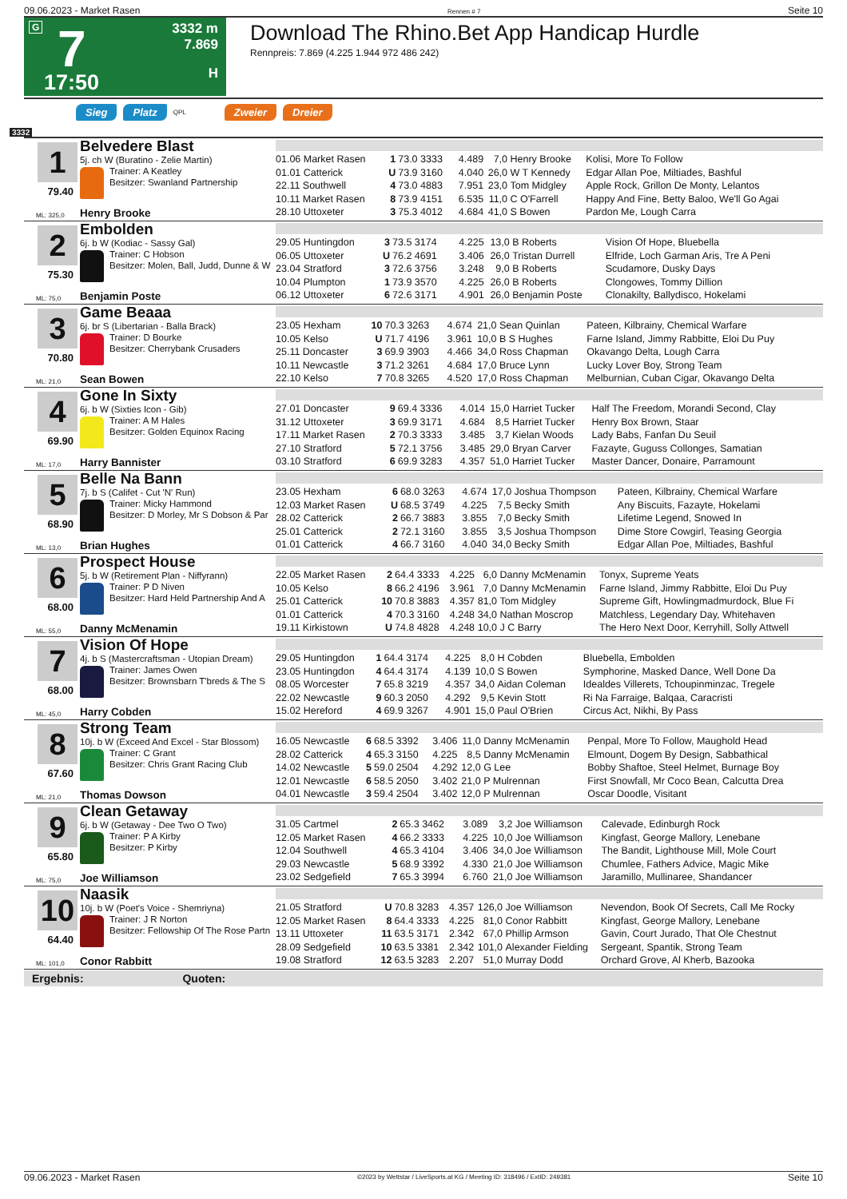09.06.2023 - Market Rasen Rennen # 7 Seite 10
G 7
17:50
3332 m
7.869
H
Download The Rhino.Bet App Handicap Hurdle
Rennpreis: 7.869 (4.225 1.944 972 486 242)
Sieg Platz QPL Zweier Dreier
3332
1
79.40
ML: 325,0
Belvedere Blast
5j. ch W (Buratino - Zelie Martin)
Trainer: A Keatley
Besitzer: Swanland Partnership
Henry Brooke
| 01.06 Market Rasen | 1 | 73.0 3333 | 4.489 | 7,0 | Henry Brooke | Kolisi, More To Follow |
| 01.01 Catterick | U | 73.9 3160 | 4.040 | 26,0 | W T Kennedy | Edgar Allan Poe, Miltiades, Bashful |
| 22.11 Southwell | 4 | 73.0 4883 | 7.951 | 23,0 | Tom Midgley | Apple Rock, Grillon De Monty, Lelantos |
| 10.11 Market Rasen | 8 | 73.9 4151 | 6.535 | 11,0 | C O'Farrell | Happy And Fine, Betty Baloo, We'll Go Agai |
| 28.10 Uttoxeter | 3 | 75.3 4012 | 4.684 | 41,0 | S Bowen | Pardon Me, Lough Carra |
2
75.30
ML: 75,0
Embolden
6j. b W (Kodiac - Sassy Gal)
Trainer: C Hobson
Besitzer: Molen, Ball, Judd, Dunne & W
Benjamin Poste
| 29.05 Huntingdon | 3 | 73.5 3174 | 4.225 | 13,0 | B Roberts | Vision Of Hope, Bluebella |
| 06.05 Uttoxeter | U | 76.2 4691 | 3.406 | 26,0 | Tristan Durrell | Elfride, Loch Garman Aris, Tre A Peni |
| 23.04 Stratford | 3 | 72.6 3756 | 3.248 | 9,0 | B Roberts | Scudamore, Dusky Days |
| 10.04 Plumpton | 1 | 73.9 3570 | 4.225 | 26,0 | B Roberts | Clongowes, Tommy Dillion |
| 06.12 Uttoxeter | 6 | 72.6 3171 | 4.901 | 26,0 | Benjamin Poste | Clonakilty, Ballydisco, Hokelami |
3
70.80
ML: 21,0
Game Beaaa
6j. br S (Libertarian - Balla Brack)
Trainer: D Bourke
Besitzer: Cherrybank Crusaders
Sean Bowen
| 23.05 Hexham | 10 | 70.3 3263 | 4.674 | 21,0 | Sean Quinlan | Pateen, Kilbrainy, Chemical Warfare |
| 10.05 Kelso | U | 71.7 4196 | 3.961 | 10,0 | B S Hughes | Farne Island, Jimmy Rabbitte, Eloi Du Puy |
| 25.11 Doncaster | 3 | 69.9 3903 | 4.466 | 34,0 | Ross Chapman | Okavango Delta, Lough Carra |
| 10.11 Newcastle | 3 | 71.2 3261 | 4.684 | 17,0 | Bruce Lynn | Lucky Lover Boy, Strong Team |
| 22.10 Kelso | 7 | 70.8 3265 | 4.520 | 17,0 | Ross Chapman | Melburnian, Cuban Cigar, Okavango Delta |
4
69.90
ML: 17,0
Gone In Sixty
6j. b W (Sixties Icon - Gib)
Trainer: A M Hales
Besitzer: Golden Equinox Racing
Harry Bannister
| 27.01 Doncaster | 9 | 69.4 3336 | 4.014 | 15,0 | Harriet Tucker | Half The Freedom, Morandi Second, Clay |
| 31.12 Uttoxeter | 3 | 69.9 3171 | 4.684 | 8,5 | Harriet Tucker | Henry Box Brown, Staar |
| 17.11 Market Rasen | 2 | 70.3 3333 | 3.485 | 3,7 | Kielan Woods | Lady Babs, Fanfan Du Seuil |
| 27.10 Stratford | 5 | 72.1 3756 | 3.485 | 29,0 | Bryan Carver | Fazayte, Guguss Collonges, Samatian |
| 03.10 Stratford | 6 | 69.9 3283 | 4.357 | 51,0 | Harriet Tucker | Master Dancer, Donaire, Parramount |
5
68.90
ML: 13,0
Belle Na Bann
7j. b S (Califet - Cut 'N' Run)
Trainer: Micky Hammond
Besitzer: D Morley, Mr S Dobson & Par
Brian Hughes
| 23.05 Hexham | 6 | 68.0 3263 | 4.674 | 17,0 | Joshua Thompson | Pateen, Kilbrainy, Chemical Warfare |
| 12.03 Market Rasen | U | 68.5 3749 | 4.225 | 7,5 | Becky Smith | Any Biscuits, Fazayte, Hokelami |
| 28.02 Catterick | 2 | 66.7 3883 | 3.855 | 7,0 | Becky Smith | Lifetime Legend, Snowed In |
| 25.01 Catterick | 2 | 72.1 3160 | 3.855 | 3,5 | Joshua Thompson | Dime Store Cowgirl, Teasing Georgia |
| 01.01 Catterick | 4 | 66.7 3160 | 4.040 | 34,0 | Becky Smith | Edgar Allan Poe, Miltiades, Bashful |
6
68.00
ML: 55,0
Prospect House
5j. b W (Retirement Plan - Niffyrann)
Trainer: P D Niven
Besitzer: Hard Held Partnership And A
Danny McMenamin
| 22.05 Market Rasen | 2 | 64.4 3333 | 4.225 | 6,0 | Danny McMenamin | Tonyx, Supreme Yeats |
| 10.05 Kelso | 8 | 66.2 4196 | 3.961 | 7,0 | Danny McMenamin | Farne Island, Jimmy Rabbitte, Eloi Du Puy |
| 25.01 Catterick | 10 | 70.8 3883 | 4.357 | 81,0 | Tom Midgley | Supreme Gift, Howlingmadmurdock, Blue Fi |
| 01.01 Catterick | 4 | 70.3 3160 | 4.248 | 34,0 | Nathan Moscrop | Matchless, Legendary Day, Whitehaven |
| 19.11 Kirkistown | U | 74.8 4828 | 4.248 | 10,0 | J C Barry | The Hero Next Door, Kerryhill, Solly Attwell |
7
68.00
ML: 45,0
Vision Of Hope
4j. b S (Mastercraftsman - Utopian Dream)
Trainer: James Owen
Besitzer: Brownsbarn T'breds & The S
Harry Cobden
| 29.05 Huntingdon | 1 | 64.4 3174 | 4.225 | 8,0 | H Cobden | Bluebella, Embolden |
| 23.05 Huntingdon | 4 | 64.4 3174 | 4.139 | 10,0 | S Bowen | Symphorine, Masked Dance, Well Done Da |
| 08.05 Worcester | 7 | 65.8 3219 | 4.357 | 34,0 | Aidan Coleman | Idealdes Villerets, Tchoupinminzac, Tregele |
| 22.02 Newcastle | 9 | 60.3 2050 | 4.292 | 9,5 | Kevin Stott | Ri Na Farraige, Balqaa, Caracristi |
| 15.02 Hereford | 4 | 69.9 3267 | 4.901 | 15,0 | Paul O'Brien | Circus Act, Nikhi, By Pass |
8
67.60
ML: 21,0
Strong Team
10j. b W (Exceed And Excel - Star Blossom)
Trainer: C Grant
Besitzer: Chris Grant Racing Club
Thomas Dowson
| 16.05 Newcastle | 6 | 68.5 3392 | 3.406 | 11,0 | Danny McMenamin | Penpal, More To Follow, Maughold Head |
| 28.02 Catterick | 4 | 65.3 3150 | 4.225 | 8,5 | Danny McMenamin | Elmount, Dogem By Design, Sabbathical |
| 14.02 Newcastle | 5 | 59.0 2504 | 4.292 | 12,0 | G Lee | Bobby Shaftoe, Steel Helmet, Burnage Boy |
| 12.01 Newcastle | 6 | 58.5 2050 | 3.402 | 21,0 | P Mulrennan | First Snowfall, Mr Coco Bean, Calcutta Drea |
| 04.01 Newcastle | 3 | 59.4 2504 | 3.402 | 12,0 | P Mulrennan | Oscar Doodle, Visitant |
9
65.80
ML: 75,0
Clean Getaway
6j. b W (Getaway - Dee Two O Two)
Trainer: P A Kirby
Besitzer: P Kirby
Joe Williamson
| 31.05 Cartmel | 2 | 65.3 3462 | 3.089 | 3,2 | Joe Williamson | Calevade, Edinburgh Rock |
| 12.05 Market Rasen | 4 | 66.2 3333 | 4.225 | 10,0 | Joe Williamson | Kingfast, George Mallory, Lenebane |
| 12.04 Southwell | 4 | 65.3 4104 | 3.406 | 34,0 | Joe Williamson | The Bandit, Lighthouse Mill, Mole Court |
| 29.03 Newcastle | 5 | 68.9 3392 | 4.330 | 21,0 | Joe Williamson | Chumlee, Fathers Advice, Magic Mike |
| 23.02 Sedgefield | 7 | 65.3 3994 | 6.760 | 21,0 | Joe Williamson | Jaramillo, Mullinaree, Shandancer |
10
64.40
ML: 101,0
Naasik
10j. b W (Poet's Voice - Shemriyna)
Trainer: J R Norton
Besitzer: Fellowship Of The Rose Partn
Conor Rabbitt
| 21.05 Stratford | U | 70.8 3283 | 4.357 | 126,0 | Joe Williamson | Nevendon, Book Of Secrets, Call Me Rocky |
| 12.05 Market Rasen | 8 | 64.4 3333 | 4.225 | 81,0 | Conor Rabbitt | Kingfast, George Mallory, Lenebane |
| 13.11 Uttoxeter | 11 | 63.5 3171 | 2.342 | 67,0 | Phillip Armson | Gavin, Court Jurado, That Ole Chestnut |
| 28.09 Sedgefield | 10 | 63.5 3381 | 2.342 | 101,0 | Alexander Fielding | Sergeant, Spantik, Strong Team |
| 19.08 Stratford | 12 | 63.5 3283 | 2.207 | 51,0 | Murray Dodd | Orchard Grove, Al Kherb, Bazooka |
Ergebnis: Quoten:
09.06.2023 - Market Rasen ©2023 by Wettstar / LiveSports.at KG / Meeting ID: 318496 / ExtID: 249381 Seite 10